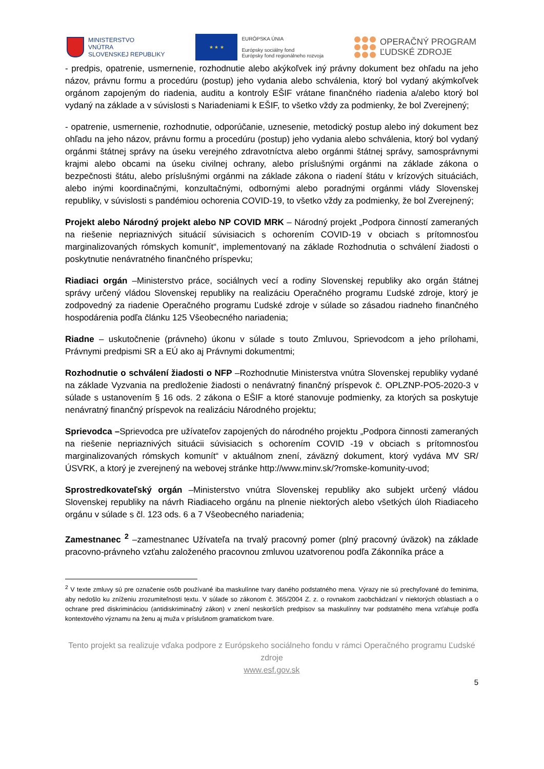MINISTERSTVO
VNÚTRA
SLOVENSKEJ REPUBLIKY
★ ★ ★
EURÓPSKA ÚNIA
Európsky sociálny fond
Európsky fond regionálneho rozvoja
OPERAČNÝ PROGRAM
ĽUDSKÉ ZDROJE
- predpis, opatrenie, usmernenie, rozhodnutie alebo akýkoľvek iný právny dokument bez ohľadu na jeho názov, právnu formu a procedúru (postup) jeho vydania alebo schválenia, ktorý bol vydaný akýmkoľvek orgánom zapojeným do riadenia, auditu a kontroly EŠIF vrátane finančného riadenia a/alebo ktorý bol vydaný na základe a v súvislosti s Nariadeniami k EŠIF, to všetko vždy za podmienky, že bol Zverejnený;
- opatrenie, usmernenie, rozhodnutie, odporúčanie, uznesenie, metodický postup alebo iný dokument bez ohľadu na jeho názov, právnu formu a procedúru (postup) jeho vydania alebo schválenia, ktorý bol vydaný orgánmi štátnej správy na úseku verejného zdravotníctva alebo orgánmi štátnej správy, samosprávnymi krajmi alebo obcami na úseku civilnej ochrany, alebo príslušnými orgánmi na základe zákona o bezpečnosti štátu, alebo príslušnými orgánmi na základe zákona o riadení štátu v krízových situáciách, alebo inými koordinačnými, konzultačnými, odbornými alebo poradnými orgánmi vlády Slovenskej republiky, v súvislosti s pandémiou ochorenia COVID-19, to všetko vždy za podmienky, že bol Zverejnený;
Projekt alebo Národný projekt alebo NP COVID MRK – Národný projekt „Podpora činností zameraných na riešenie nepriaznivých situácií súvisiacich s ochorením COVID-19 v obciach s prítomnosťou marginalizovaných rómskych komunít“, implementovaný na základe Rozhodnutia o schválení žiadosti o poskytnutie nenávratného finančného príspevku;
Riadiaci orgán –Ministerstvo práce, sociálnych vecí a rodiny Slovenskej republiky ako orgán štátnej správy určený vládou Slovenskej republiky na realizáciu Operačného programu Ľudské zdroje, ktorý je zodpovedný za riadenie Operačného programu Ľudské zdroje v súlade so zásadou riadneho finančného hospodárenia podľa článku 125 Všeobecného nariadenia;
Riadne – uskutočnenie (právneho) úkonu v súlade s touto Zmluvou, Sprievodcom a jeho prílohami, Právnymi predpismi SR a EÚ ako aj Právnymi dokumentmi;
Rozhodnutie o schválení žiadosti o NFP –Rozhodnutie Ministerstva vnútra Slovenskej republiky vydané na základe Vyzvania na predloženie žiadosti o nenávratný finančný príspevok č. OPLZNP-PO5-2020-3 v súlade s ustanovením § 16 ods. 2 zákona o EŠIF a ktoré stanovuje podmienky, za ktorých sa poskytuje nenávratný finančný príspevok na realizáciu Národného projektu;
Sprievodca –Sprievodca pre užívateľov zapojených do národného projektu „Podpora činnosti zameraných na riešenie nepriaznivých situácii súvisiacich s ochorením COVID -19 v obciach s prítomnosťou marginalizovaných rómskych komunít“ v aktuálnom znení, záväzný dokument, ktorý vydáva MV SR/ÚSVRK, a ktorý je zverejnený na webovej stránke http://www.minv.sk/?romske-komunity-uvod;
Sprostredkovateľský orgán –Ministerstvo vnútra Slovenskej republiky ako subjekt určený vládou Slovenskej republiky na návrh Riadiaceho orgánu na plnenie niektorých alebo všetkých úloh Riadiaceho orgánu v súlade s čl. 123 ods. 6 a 7 Všeobecného nariadenia;
Zamestnanec <sup>2</sup> –zamestnanec Užívateľa na trvalý pracovný pomer (plný pracovný úväzok) na základe pracovno-právneho vzťahu založeného pracovnou zmluvou uzatvorenou podľa Zákonníka práce a
<sup>2</sup> V texte zmluvy sú pre označenie osôb používané iba maskulínne tvary daného podstatného mena. Výrazy nie sú prechyľované do feminima, aby nedošlo ku zníženiu zrozumiteľnosti textu. V súlade so zákonom č. 365/2004 Z. z. o rovnakom zaobchádzaní v niektorých oblastiach a o ochrane pred diskrimináciou (antidiskriminačný zákon) v znení neskorších predpisov sa maskulínny tvar podstatného mena vzťahuje podľa kontextového významu na ženu aj muža v príslušnom gramatickom tvare.
Tento projekt sa realizuje vďaka podpore z Európskeho sociálneho fondu v rámci Operačného programu Ľudské zdroje
www.esf.gov.sk
5